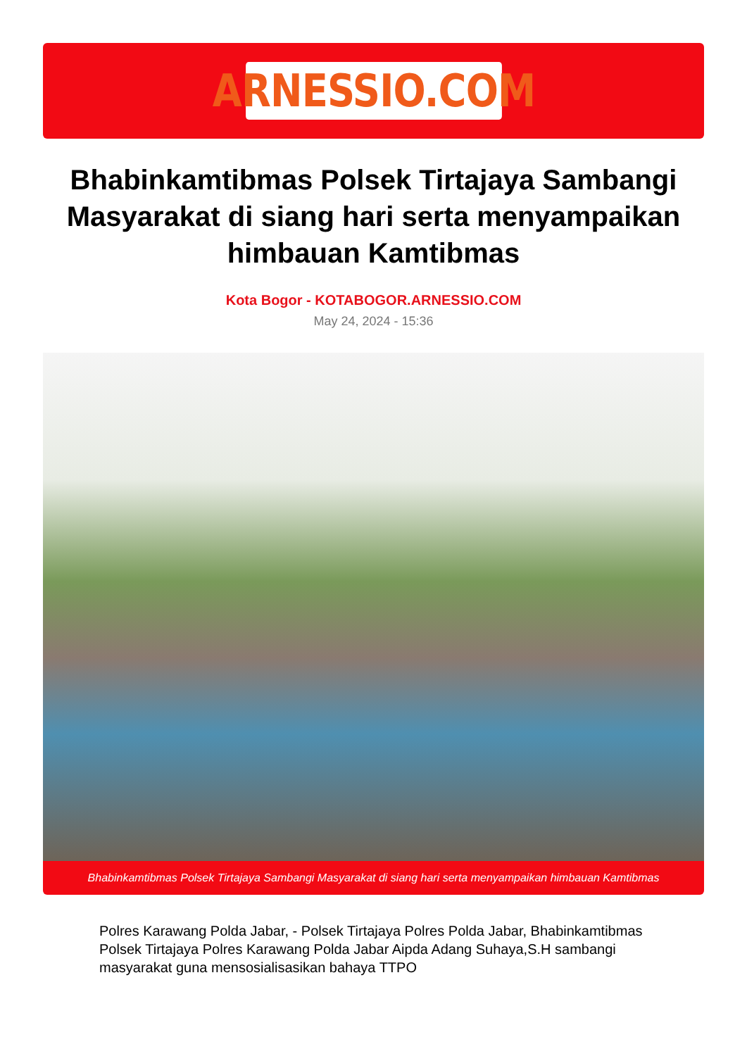ARNESSIO.COM
Bhabinkamtibmas Polsek Tirtajaya Sambangi Masyarakat di siang hari serta menyampaikan himbauan Kamtibmas
Kota Bogor - KOTABOGOR.ARNESSIO.COM
May 24, 2024 - 15:36
Bhabinkamtibmas Polsek Tirtajaya Sambangi Masyarakat di siang hari serta menyampaikan himbauan Kamtibmas
Polres Karawang Polda Jabar, - Polsek Tirtajaya Polres Polda Jabar, Bhabinkamtibmas Polsek Tirtajaya Polres Karawang Polda Jabar Aipda Adang Suhaya,S.H sambangi masyarakat guna mensosialisasikan bahaya TTPO